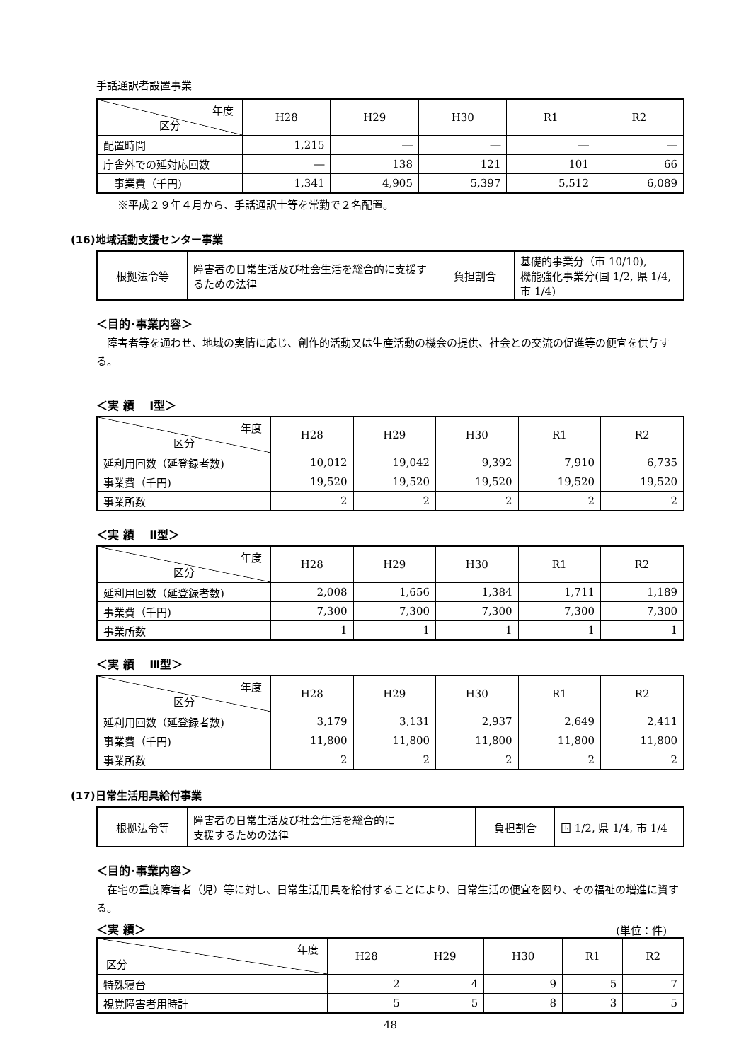手話通訳者設置事業
| 年度 区分 | H28 | H29 | H30 | R1 | R2 |
| --- | --- | --- | --- | --- | --- |
| 配置時間 | 1,215 | ― | ― | ― | ― |
| 庁舎外での延対応回数 | ― | 138 | 121 | 101 | 66 |
| 事業費（千円) | 1,341 | 4,905 | 5,397 | 5,512 | 6,089 |
　　※平成２９年４月から、手話通訳士等を常勤で２名配置。
(16)地域活動支援センター事業
| 根拠法令等 | 障害者の日常生活及び社会生活を総合的に支援するための法律 | 負担割合 | 基礎的事業分（市 10/10), 機能強化事業分(国 1/2, 県 1/4, 市 1/4) |
＜目的･事業内容＞
　障害者等を通わせ、地域の実情に応じ、創作的活動又は生産活動の機会の提供、社会との交流の促進等の便宜を供与する。
＜実 績　 Ⅰ型＞
| 年度 区分 | H28 | H29 | H30 | R1 | R2 |
| --- | --- | --- | --- | --- | --- |
| 延利用回数（延登録者数) | 10,012 | 19,042 | 9,392 | 7,910 | 6,735 |
| 事業費（千円) | 19,520 | 19,520 | 19,520 | 19,520 | 19,520 |
| 事業所数 | 2 | 2 | 2 | 2 | 2 |
＜実 績　 Ⅱ型＞
| 年度 区分 | H28 | H29 | H30 | R1 | R2 |
| --- | --- | --- | --- | --- | --- |
| 延利用回数（延登録者数) | 2,008 | 1,656 | 1,384 | 1,711 | 1,189 |
| 事業費（千円) | 7,300 | 7,300 | 7,300 | 7,300 | 7,300 |
| 事業所数 | 1 | 1 | 1 | 1 | 1 |
＜実 績　 Ⅲ型＞
| 年度 区分 | H28 | H29 | H30 | R1 | R2 |
| --- | --- | --- | --- | --- | --- |
| 延利用回数（延登録者数) | 3,179 | 3,131 | 2,937 | 2,649 | 2,411 |
| 事業費（千円) | 11,800 | 11,800 | 11,800 | 11,800 | 11,800 |
| 事業所数 | 2 | 2 | 2 | 2 | 2 |
(17)日常生活用具給付事業
| 根拠法令等 | 障害者の日常生活及び社会生活を総合的に 支援するための法律 | 負担割合 | 国 1/2, 県 1/4, 市 1/4 |
＜目的･事業内容＞
　在宅の重度障害者（児）等に対し、日常生活用具を給付することにより、日常生活の便宜を図り、その福祉の増進に資する。
＜実 績＞
(単位：件)
| 年度 区分 | H28 | H29 | H30 | R1 | R2 |
| --- | --- | --- | --- | --- | --- |
| 特殊寝台 | 2 | 4 | 9 | 5 | 7 |
| 視覚障害者用時計 | 5 | 5 | 8 | 3 | 5 |
48